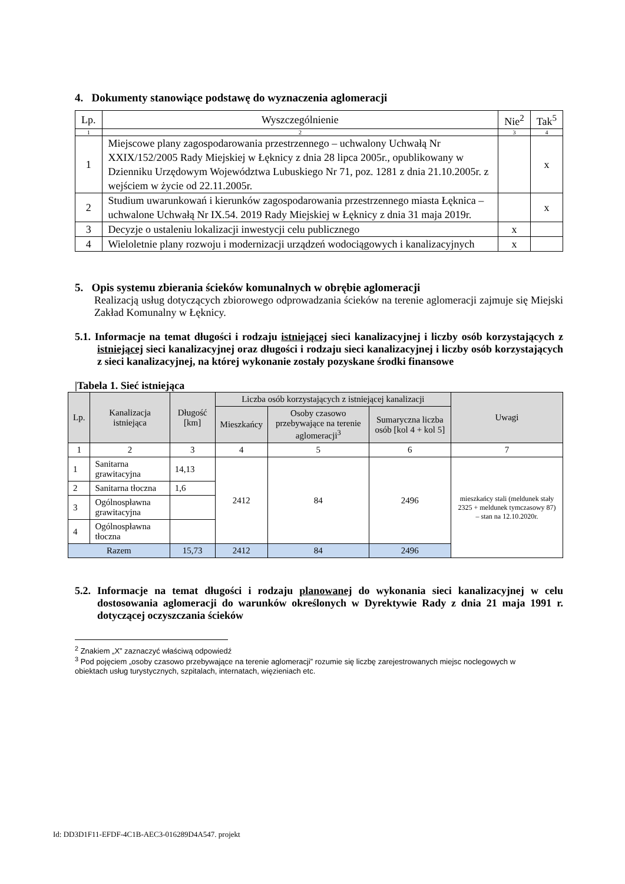4. Dokumenty stanowiące podstawę do wyznaczenia aglomeracji
| Lp. | Wyszczególnienie | Nie<sup>2</sup> | Tak<sup>5</sup> |
| --- | --- | --- | --- |
| 1 | 2 | 3 | 4 |
| 1 | Miejscowe plany zagospodarowania przestrzennego – uchwalony Uchwałą Nr XXIX/152/2005 Rady Miejskiej w Łęknicy z dnia 28 lipca 2005r., opublikowany w Dzienniku Urzędowym Województwa Lubuskiego Nr 71, poz. 1281 z dnia 21.10.2005r. z wejściem w życie od 22.11.2005r. | | x |
| 2 | Studium uwarunkowań i kierunków zagospodarowania przestrzennego miasta Łęknica – uchwalone Uchwałą Nr IX.54. 2019 Rady Miejskiej w Łęknicy z dnia 31 maja 2019r. | | x |
| 3 | Decyzje o ustaleniu lokalizacji inwestycji celu publicznego | x | |
| 4 | Wieloletnie plany rozwoju i modernizacji urządzeń wodociągowych i kanalizacyjnych | x | |
5. Opis systemu zbierania ścieków komunalnych w obrębie aglomeracji
Realizacją usług dotyczących zbiorowego odprowadzania ścieków na terenie aglomeracji zajmuje się Miejski Zakład Komunalny w Łęknicy.
5.1. Informacje na temat długości i rodzaju istniejącej sieci kanalizacyjnej i liczby osób korzystających z istniejącej sieci kanalizacyjnej oraz długości i rodzaju sieci kanalizacyjnej i liczby osób korzystających z sieci kanalizacyjnej, na której wykonanie zostały pozyskane środki finansowe
|Tabela 1. Sieć istniejąca
| Lp. | Kanalizacja istniejąca | Długość [km] | Liczba osób korzystających z istniejącej kanalizacji | | | Uwagi |
| --- | --- | --- | --- | --- | --- | --- |
| | | | Mieszkańcy | Osoby czasowo przebywające na terenie aglomeracji<sup>3</sup> | Sumaryczna liczba osób [kol 4 + kol 5] | |
| 1 | 2 | 3 | 4 | 5 | 6 | 7 |
| 1 | Sanitarna grawitacyjna | 14,13 | 2412 | 84 | 2496 | mieszkańcy stali (meldunek stały 2325 + meldunek tymczasowy 87) – stan na 12.10.2020r. |
| 2 | Sanitarna tłoczna | 1,6 | | | | |
| 3 | Ogólnospławna grawitacyjna | | | | | |
| 4 | Ogólnospławna tłoczna | | | | | |
| Razem | | 15,73 | 2412 | 84 | 2496 | |
5.2. Informacje na temat długości i rodzaju planowanej do wykonania sieci kanalizacyjnej w celu dostosowania aglomeracji do warunków określonych w Dyrektywie Rady z dnia 21 maja 1991 r. dotyczącej oczyszczania ścieków
<sup>2</sup> Znakiem „X” zaznaczyć właściwą odpowiedź
<sup>3</sup> Pod pojęciem „osoby czasowo przebywające na terenie aglomeracji” rozumie się liczbę zarejestrowanych miejsc noclegowych w obiektach usług turystycznych, szpitalach, internatach, więzieniach etc.
Id: DD3D1F11-EFDF-4C1B-AEC3-016289D4A547. projekt